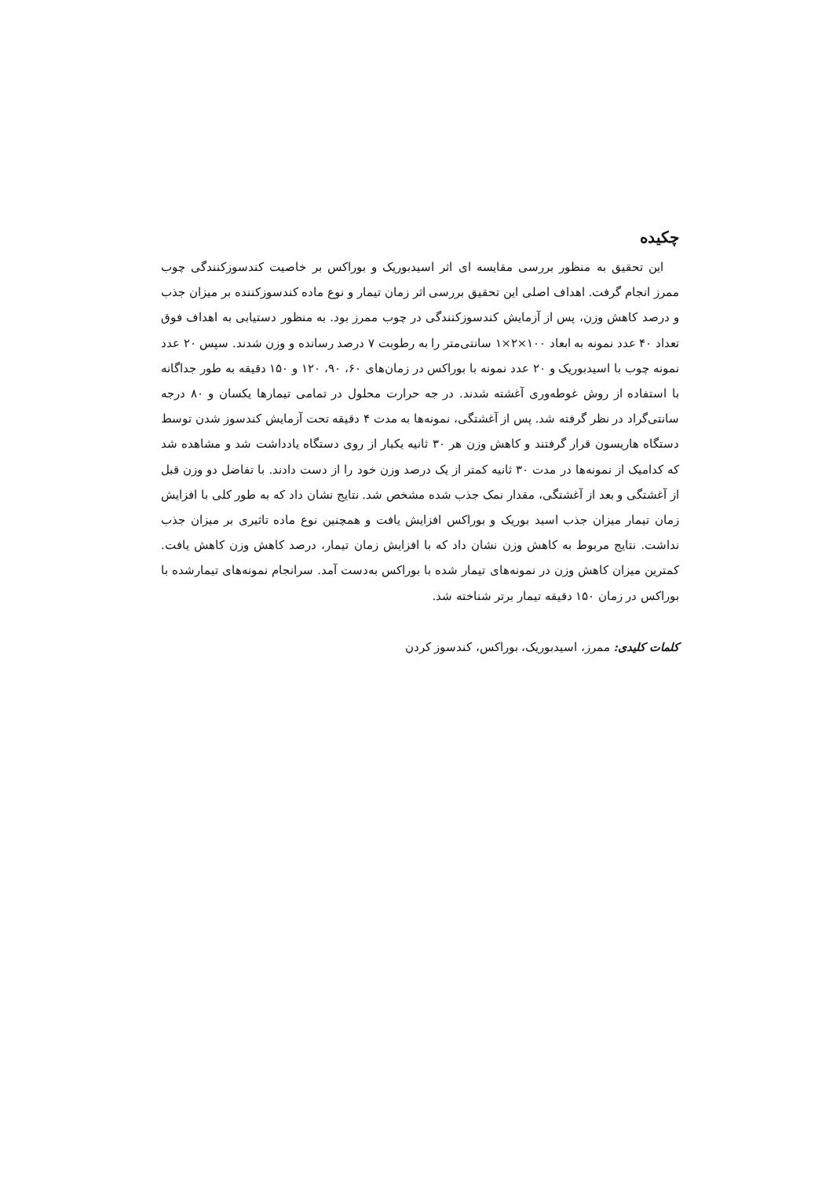چکیده
این تحقیق به منظور بررسی مقایسه ای اثر اسیدبوریک و بوراکس بر خاصیت کندسوزکنندگی چوب ممرز انجام گرفت. اهداف اصلی این تحقیق بررسی اثر زمان تیمار و نوع ماده کندسوزکننده بر میزان جذب و درصد کاهش وزن، پس از آزمایش کندسوزکنندگی در چوب ممرز بود. به منظور دستیابی به اهداف فوق تعداد ۴۰ عدد نمونه به ابعاد ۱۰۰×۲×۱ سانتی‌متر را به رطوبت ۷ درصد رسانده و وزن شدند. سپس ۲۰ عدد نمونه چوب با اسیدبوریک و ۲۰ عدد نمونه با بوراکس در زمان‌های ۶۰، ۹۰، ۱۲۰ و ۱۵۰ دقیقه به طور جداگانه با استفاده از روش غوطه‌وری آغشته شدند. در جه حرارت محلول در تمامی تیمارها یکسان و ۸۰ درجه سانتی‌گراد در نظر گرفته شد. پس از آغشتگی، نمونه‌ها به مدت ۴ دقیقه تحت آزمایش کندسوز شدن توسط دستگاه هاریسون قرار گرفتند و کاهش وزن هر ۳۰ ثانیه یکبار از روی دستگاه یادداشت شد و مشاهده شد که کدامیک از نمونه‌ها در مدت ۳۰ ثانیه کمتر از یک درصد وزن خود را از دست دادند. با تفاضل دو وزن قبل از آغشتگی و بعد از آغشتگی، مقدار نمک جذب شده مشخص شد. نتایج نشان داد که به طور کلی با افزایش زمان تیمار میزان جذب اسید بوریک و بوراکس افزایش یافت و همچنین نوع ماده تاثیری بر میزان جذب نداشت. نتایج مربوط به کاهش وزن نشان داد که با افزایش زمان تیمار، درصد کاهش وزن کاهش یافت. کمترین میزان کاهش وزن در نمونه‌های تیمار شده با بوراکس به‌دست آمد. سرانجام نمونه‌های تیمارشده با بوراکس در زمان ۱۵۰ دقیقه تیمار برتر شناخته شد.
کلمات کلیدی: ممرز، اسیدبوریک، بوراکس، کندسوز کردن